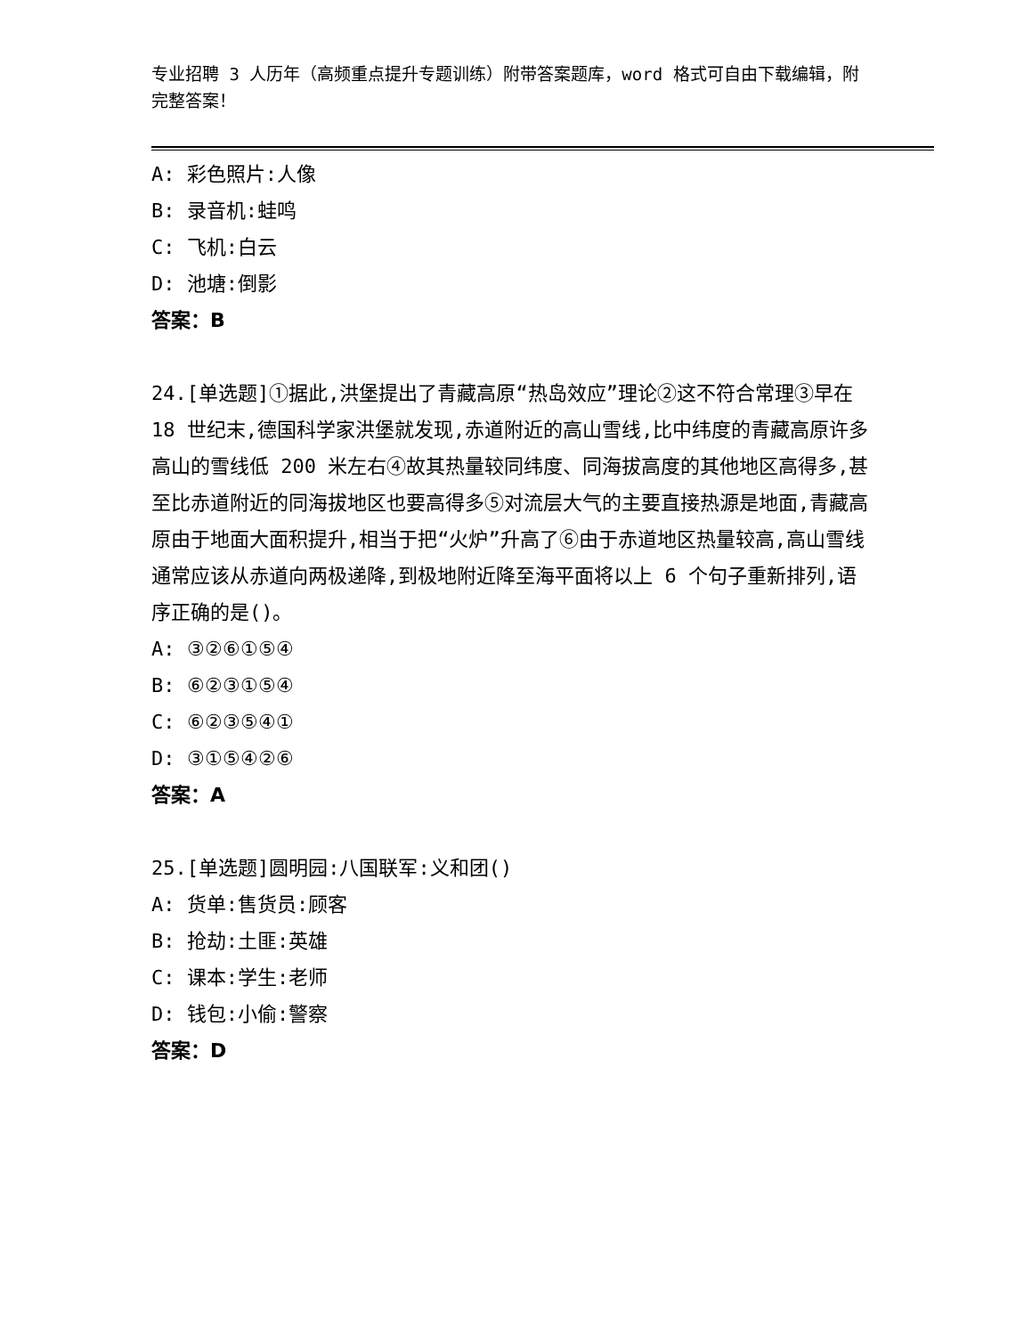专业招聘 3 人历年（高频重点提升专题训练）附带答案题库，word 格式可自由下载编辑，附完整答案！
A: 彩色照片:人像
B: 录音机:蛙鸣
C: 飞机:白云
D: 池塘:倒影
答案：B
24.[单选题]①据此,洪堡提出了青藏高原“热岛效应”理论②这不符合常理③早在 18 世纪末,德国科学家洪堡就发现,赤道附近的高山雪线,比中纬度的青藏高原许多高山的雪线低 200 米左右④故其热量较同纬度、同海拔高度的其他地区高得多,甚至比赤道附近的同海拔地区也要高得多⑤对流层大气的主要直接热源是地面,青藏高原由于地面大面积提升,相当于把“火炉”升高了⑥由于赤道地区热量较高,高山雪线通常应该从赤道向两极递降,到极地附近降至海平面将以上 6 个句子重新排列,语序正确的是()。
A: ③②⑥①⑤④
B: ⑥②③①⑤④
C: ⑥②③⑤④①
D: ③①⑤④②⑥
答案：A
25.[单选题]圆明园:八国联军:义和团()
A: 货单:售货员:顾客
B: 抢劫:土匪:英雄
C: 课本:学生:老师
D: 钱包:小偷:警察
答案：D